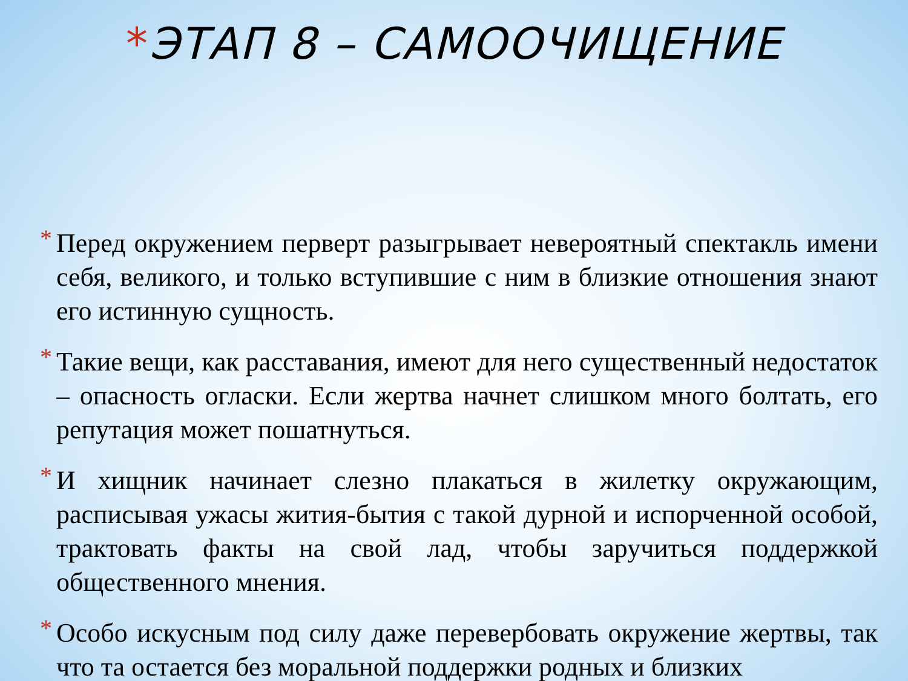*ЭТАП 8 – САМООЧИЩЕНИЕ
* Перед окружением перверт разыгрывает невероятный спектакль имени себя, великого, и только вступившие с ним в близкие отношения знают его истинную сущность.
* Такие вещи, как расставания, имеют для него существенный недостаток – опасность огласки. Если жертва начнет слишком много болтать, его репутация может пошатнуться.
* И хищник начинает слезно плакаться в жилетку окружающим, расписывая ужасы жития-бытия с такой дурной и испорченной особой, трактовать факты на свой лад, чтобы заручиться поддержкой общественного мнения.
* Особо искусным под силу даже перевербовать окружение жертвы, так что та остается без моральной поддержки родных и близких